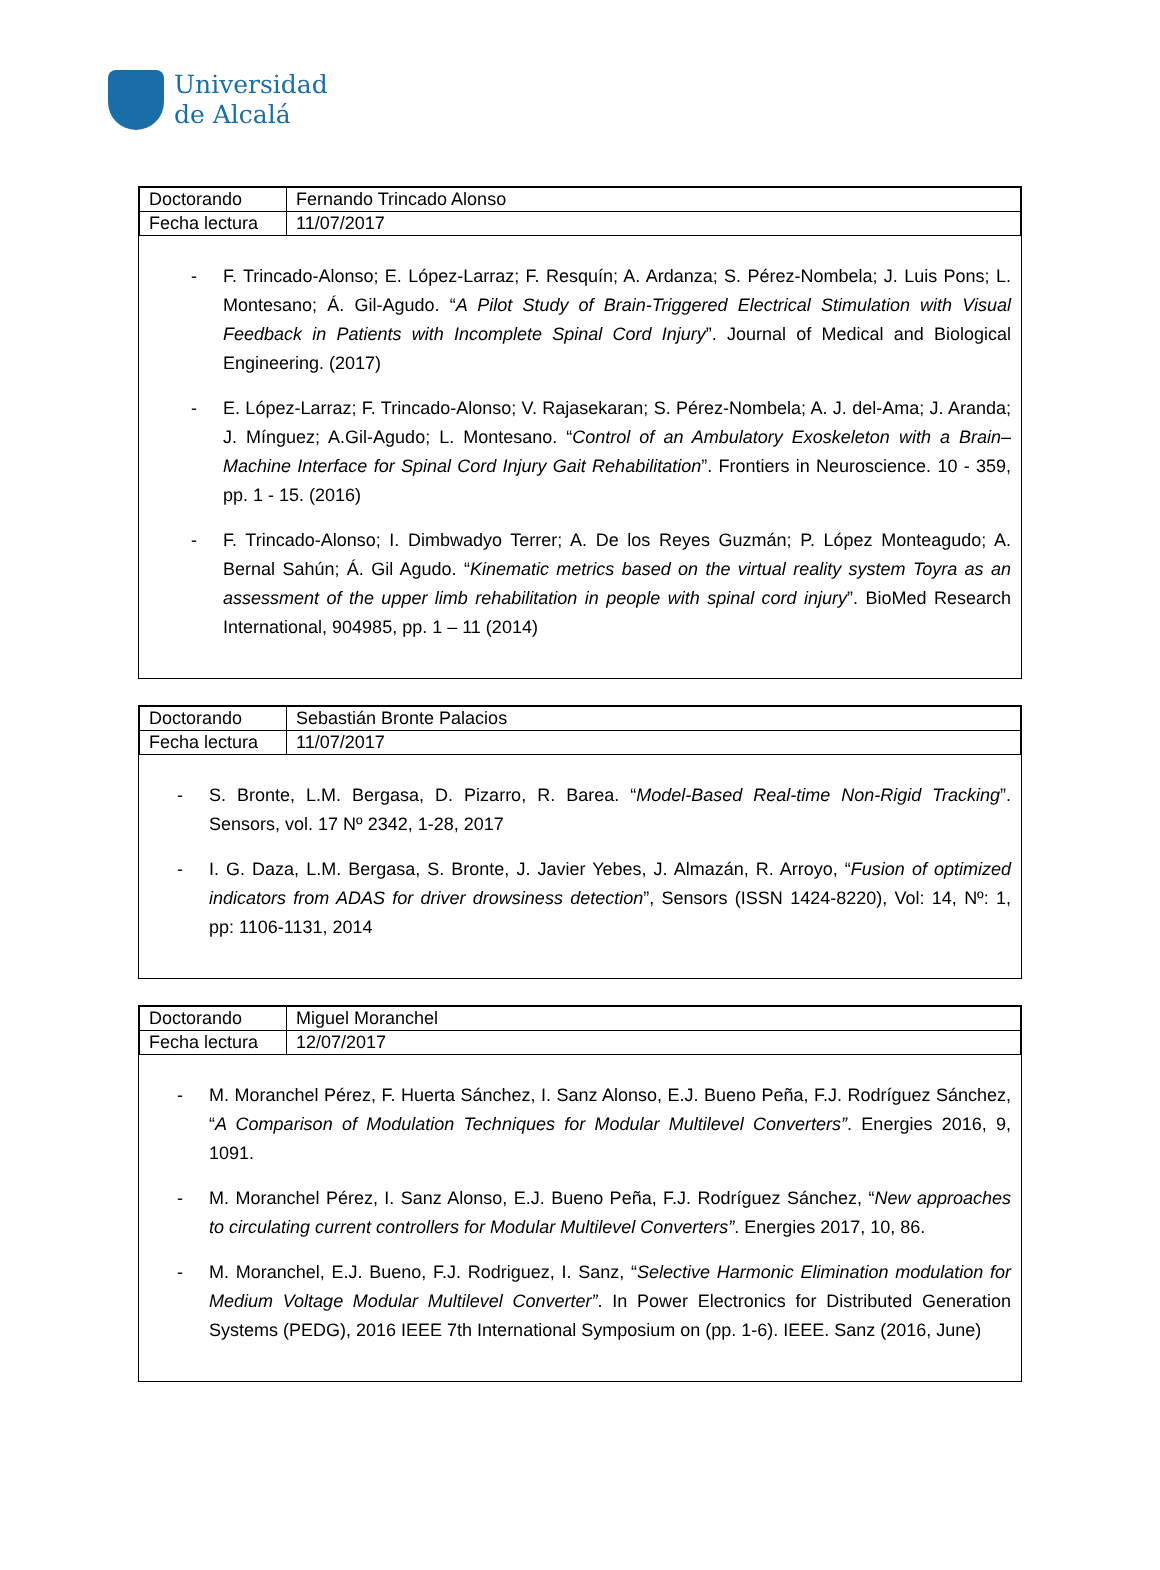Universidad
de Alcalá
| Doctorando | Fernando Trincado Alonso |
| Fecha lectura | 11/07/2017 |
- F. Trincado-Alonso; E. López-Larraz; F. Resquín; A. Ardanza; S. Pérez-Nombela; J. Luis Pons; L. Montesano; Á. Gil-Agudo. “A Pilot Study of Brain-Triggered Electrical Stimulation with Visual Feedback in Patients with Incomplete Spinal Cord Injury”. Journal of Medical and Biological Engineering. (2017)
- E. López-Larraz; F. Trincado-Alonso; V. Rajasekaran; S. Pérez-Nombela; A. J. del-Ama; J. Aranda; J. Mínguez; A.Gil-Agudo; L. Montesano. “Control of an Ambulatory Exoskeleton with a Brain–Machine Interface for Spinal Cord Injury Gait Rehabilitation”. Frontiers in Neuroscience. 10 - 359, pp. 1 - 15. (2016)
- F. Trincado-Alonso; I. Dimbwadyo Terrer; A. De los Reyes Guzmán; P. López Monteagudo; A. Bernal Sahún; Á. Gil Agudo. “Kinematic metrics based on the virtual reality system Toyra as an assessment of the upper limb rehabilitation in people with spinal cord injury”. BioMed Research International, 904985, pp. 1 – 11 (2014)
| Doctorando | Sebastián Bronte Palacios |
| Fecha lectura | 11/07/2017 |
- S. Bronte, L.M. Bergasa, D. Pizarro, R. Barea. “Model-Based Real-time Non-Rigid Tracking”. Sensors, vol. 17 Nº 2342, 1-28, 2017
- I. G. Daza, L.M. Bergasa, S. Bronte, J. Javier Yebes, J. Almazán, R. Arroyo, “Fusion of optimized indicators from ADAS for driver drowsiness detection”, Sensors (ISSN 1424-8220), Vol: 14, Nº: 1, pp: 1106-1131, 2014
| Doctorando | Miguel Moranchel |
| Fecha lectura | 12/07/2017 |
- M. Moranchel Pérez, F. Huerta Sánchez, I. Sanz Alonso, E.J. Bueno Peña, F.J. Rodríguez Sánchez, “A Comparison of Modulation Techniques for Modular Multilevel Converters”. Energies 2016, 9, 1091.
- M. Moranchel Pérez, I. Sanz Alonso, E.J. Bueno Peña, F.J. Rodríguez Sánchez, “New approaches to circulating current controllers for Modular Multilevel Converters”. Energies 2017, 10, 86.
- M. Moranchel, E.J. Bueno, F.J. Rodriguez, I. Sanz, “Selective Harmonic Elimination modulation for Medium Voltage Modular Multilevel Converter”. In Power Electronics for Distributed Generation Systems (PEDG), 2016 IEEE 7th International Symposium on (pp. 1-6). IEEE. Sanz (2016, June)